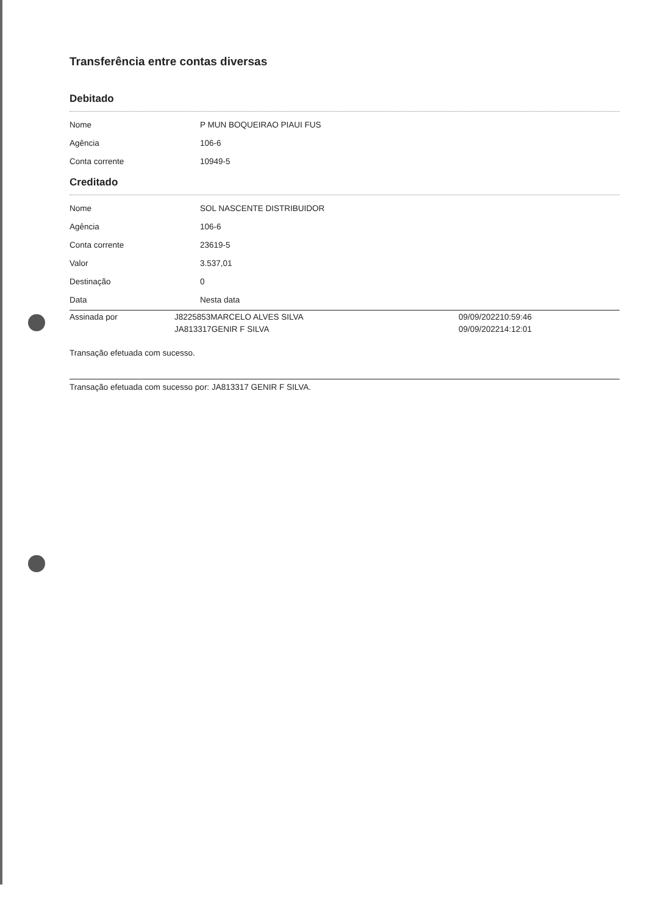Transferência entre contas diversas
Debitado
| Nome | P MUN BOQUEIRAO PIAUI FUS |
| Agência | 106-6 |
| Conta corrente | 10949-5 |
Creditado
| Nome | SOL NASCENTE DISTRIBUIDOR |
| Agência | 106-6 |
| Conta corrente | 23619-5 |
| Valor | 3.537,01 |
| Destinação | 0 |
| Data | Nesta data |
| Assinada por | J8225853MARCELO ALVES SILVA | 09/09/202210:59:46 |
| | JA813317GENIR F SILVA | 09/09/202214:12:01 |
Transação efetuada com sucesso.
Transação efetuada com sucesso por: JA813317 GENIR F SILVA.